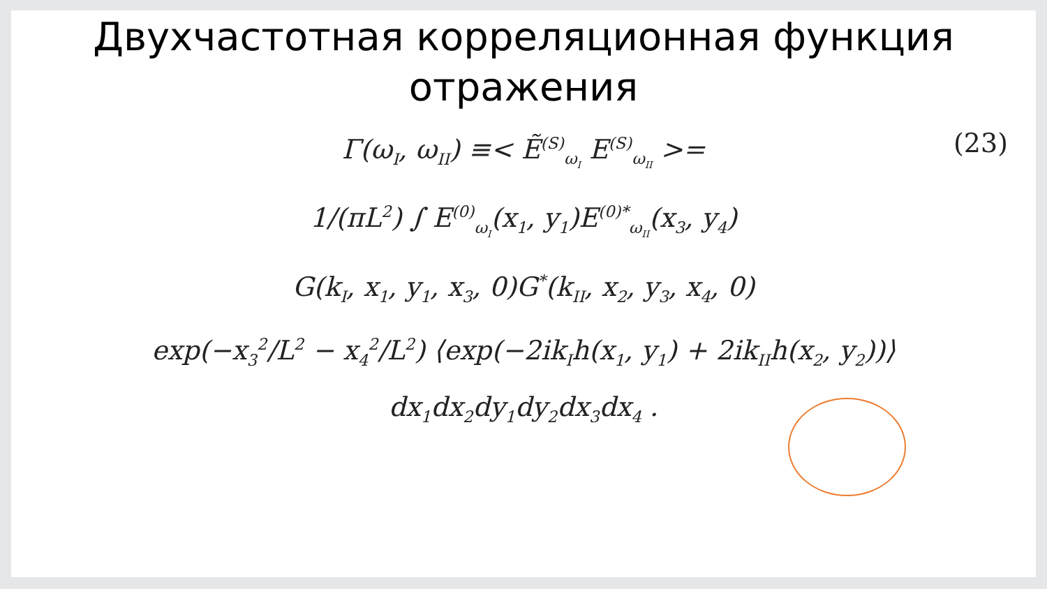Двухчастотная корреляционная функция
отражения
Γ(ω<sub>I</sub>, ω<sub>II</sub>) ≡< Ẽ<sup>(S)</sup><sub>ω<sub>I</sub></sub> E<sup>(S)</sup><sub>ω<sub>II</sub></sub> >= (23)
1/(πL<sup>2</sup>) ∫ E<sup>(0)</sup><sub>ω<sub>I</sub></sub>(x<sub>1</sub>, y<sub>1</sub>)E<sup>(0)*</sup><sub>ω<sub>II</sub></sub>(x<sub>3</sub>, y<sub>4</sub>)
G(k<sub>I</sub>, x<sub>1</sub>, y<sub>1</sub>, x<sub>3</sub>, 0)G<sup>*</sup>(k<sub>II</sub>, x<sub>2</sub>, y<sub>3</sub>, x<sub>4</sub>, 0)
exp(−x<sub>3</sub><sup>2</sup>/L<sup>2</sup> − x<sub>4</sub><sup>2</sup>/L<sup>2</sup>) ⟨exp(−2ik<sub>I</sub>h(x<sub>1</sub>, y<sub>1</sub>) + 2ik<sub>II</sub>h(x<sub>2</sub>, y<sub>2</sub>))⟩
dx<sub>1</sub>dx<sub>2</sub>dy<sub>1</sub>dy<sub>2</sub>dx<sub>3</sub>dx<sub>4</sub> .